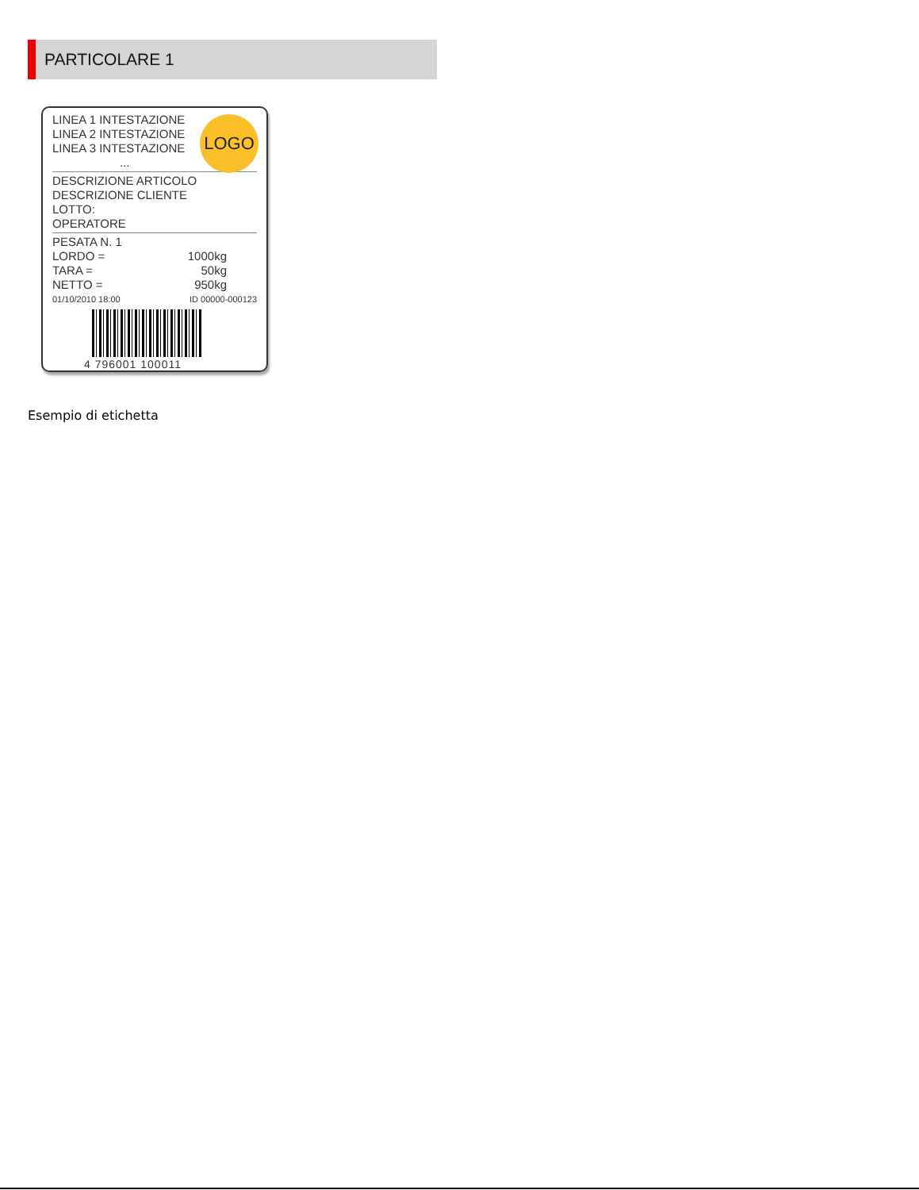PARTICOLARE 1
LOGO
LINEA 1 INTESTAZIONE
LINEA 2 INTESTAZIONE
LINEA 3 INTESTAZIONE
...
DESCRIZIONE ARTICOLO
DESCRIZIONE CLIENTE
LOTTO:
OPERATORE
PESATA N. 1
LORDO = 1000kg
TARA = 50kg
NETTO = 950kg
01/10/2010 18:00 ID 00000-000123
4 796001 100011
Esempio di etichetta